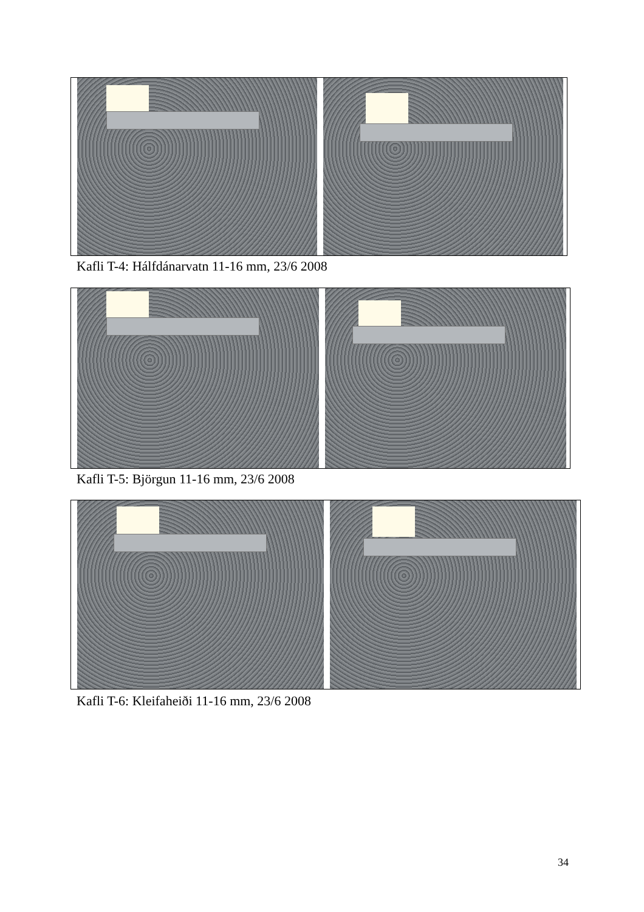Kafli T-4: Hálfdánarvatn 11-16 mm, 23/6 2008
Kafli T-5: Björgun 11-16 mm, 23/6 2008
Kafli T-6: Kleifaheiði 11-16 mm, 23/6 2008
34